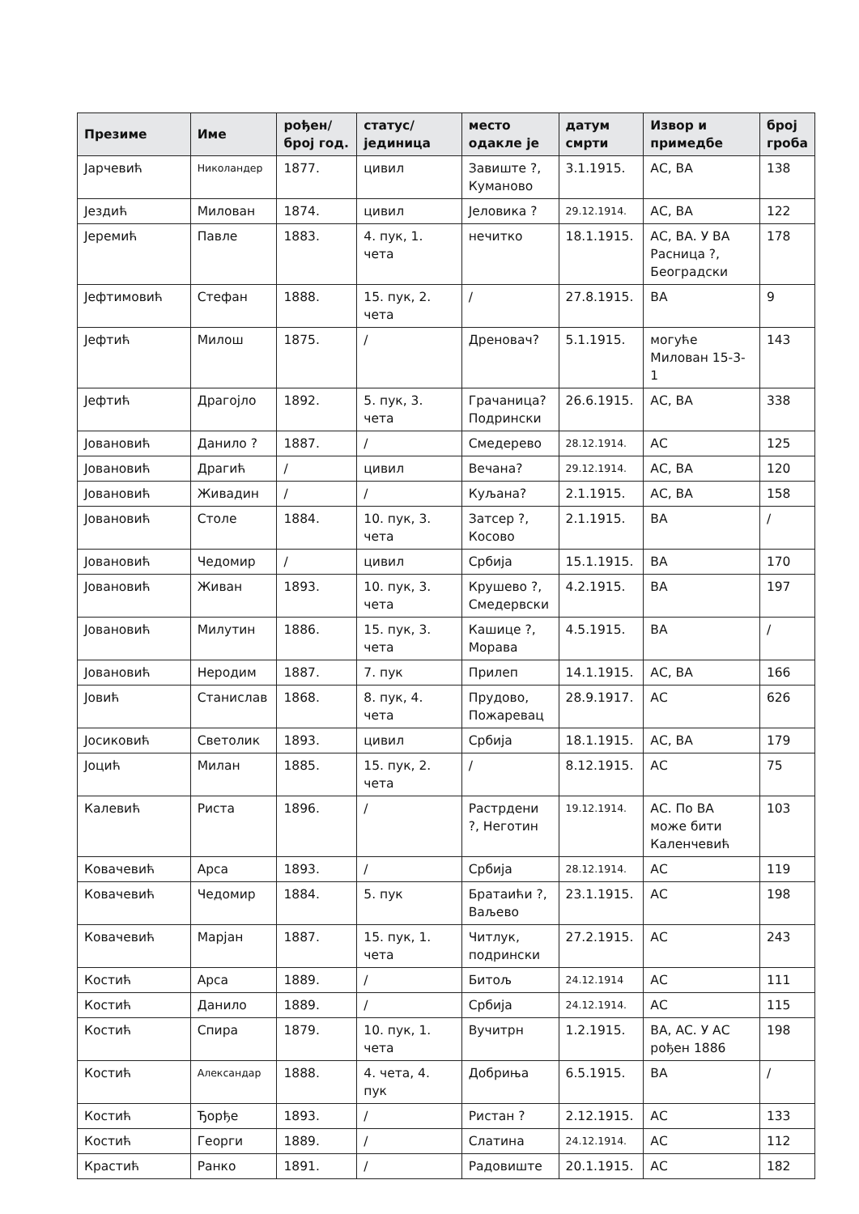| Презиме | Име | рођен/ број год. | статус/ јединица | место одакле је | датум смрти | Извор и примедбе | број гроба |
| --- | --- | --- | --- | --- | --- | --- | --- |
| Јарчевић | Николандер | 1877. | цивил | Завиште ?, Куманово | 3.1.1915. | АС, ВА | 138 |
| Јездић | Милован | 1874. | цивил | Јеловика ? | 29.12.1914. | АС, ВА | 122 |
| Јеремић | Павле | 1883. | 4. пук, 1. чета | нечитко | 18.1.1915. | АС, ВА. У ВА Расница ?, Београдски | 178 |
| Јефтимовић | Стефан | 1888. | 15. пук, 2. чета | / | 27.8.1915. | ВА | 9 |
| Јефтић | Милош | 1875. | / | Дреновач? | 5.1.1915. | могуће Милован 15-3-1 | 143 |
| Јефтић | Драгојло | 1892. | 5. пук, 3. чета | Грачаница? Подрински | 26.6.1915. | АС, ВА | 338 |
| Јовановић | Данило ? | 1887. | / | Смедерево | 28.12.1914. | АС | 125 |
| Јовановић | Драгић | / | цивил | Вечана? | 29.12.1914. | АС, ВА | 120 |
| Јовановић | Живадин | / | / | Куљана? | 2.1.1915. | АС, ВА | 158 |
| Јовановић | Столе | 1884. | 10. пук, 3. чета | Затсер ?, Косово | 2.1.1915. | ВА | / |
| Јовановић | Чедомир | / | цивил | Србија | 15.1.1915. | ВА | 170 |
| Јовановић | Живан | 1893. | 10. пук, 3. чета | Крушево ?, Смедервски | 4.2.1915. | ВА | 197 |
| Јовановић | Милутин | 1886. | 15. пук, 3. чета | Кашице ?, Морава | 4.5.1915. | ВА | / |
| Јовановић | Неродим | 1887. | 7. пук | Прилеп | 14.1.1915. | АС, ВА | 166 |
| Јовић | Станислав | 1868. | 8. пук, 4. чета | Прудово, Пожаревац | 28.9.1917. | АС | 626 |
| Јосиковић | Светолик | 1893. | цивил | Србија | 18.1.1915. | АС, ВА | 179 |
| Јоцић | Милан | 1885. | 15. пук, 2. чета | / | 8.12.1915. | АС | 75 |
| Калевић | Риста | 1896. | / | Растрдени ?, Неготин | 19.12.1914. | АС. По ВА може бити Каленчевић | 103 |
| Ковачевић | Арса | 1893. | / | Србија | 28.12.1914. | АС | 119 |
| Ковачевић | Чедомир | 1884. | 5. пук | Братаићи ?, Ваљево | 23.1.1915. | АС | 198 |
| Ковачевић | Марјан | 1887. | 15. пук, 1. чета | Читлук, подрински | 27.2.1915. | АС | 243 |
| Костић | Арса | 1889. | / | Битољ | 24.12.1914 | АС | 111 |
| Костић | Данило | 1889. | / | Србија | 24.12.1914. | АС | 115 |
| Костић | Спира | 1879. | 10. пук, 1. чета | Вучитрн | 1.2.1915. | ВА, АС. У АС рођен 1886 | 198 |
| Костић | Александар | 1888. | 4. чета, 4. пук | Добриња | 6.5.1915. | ВА | / |
| Костић | Ђорђе | 1893. | / | Ристан ? | 2.12.1915. | АС | 133 |
| Костић | Георги | 1889. | / | Слатина | 24.12.1914. | АС | 112 |
| Крастић | Ранко | 1891. | / | Радовиште | 20.1.1915. | АС | 182 |